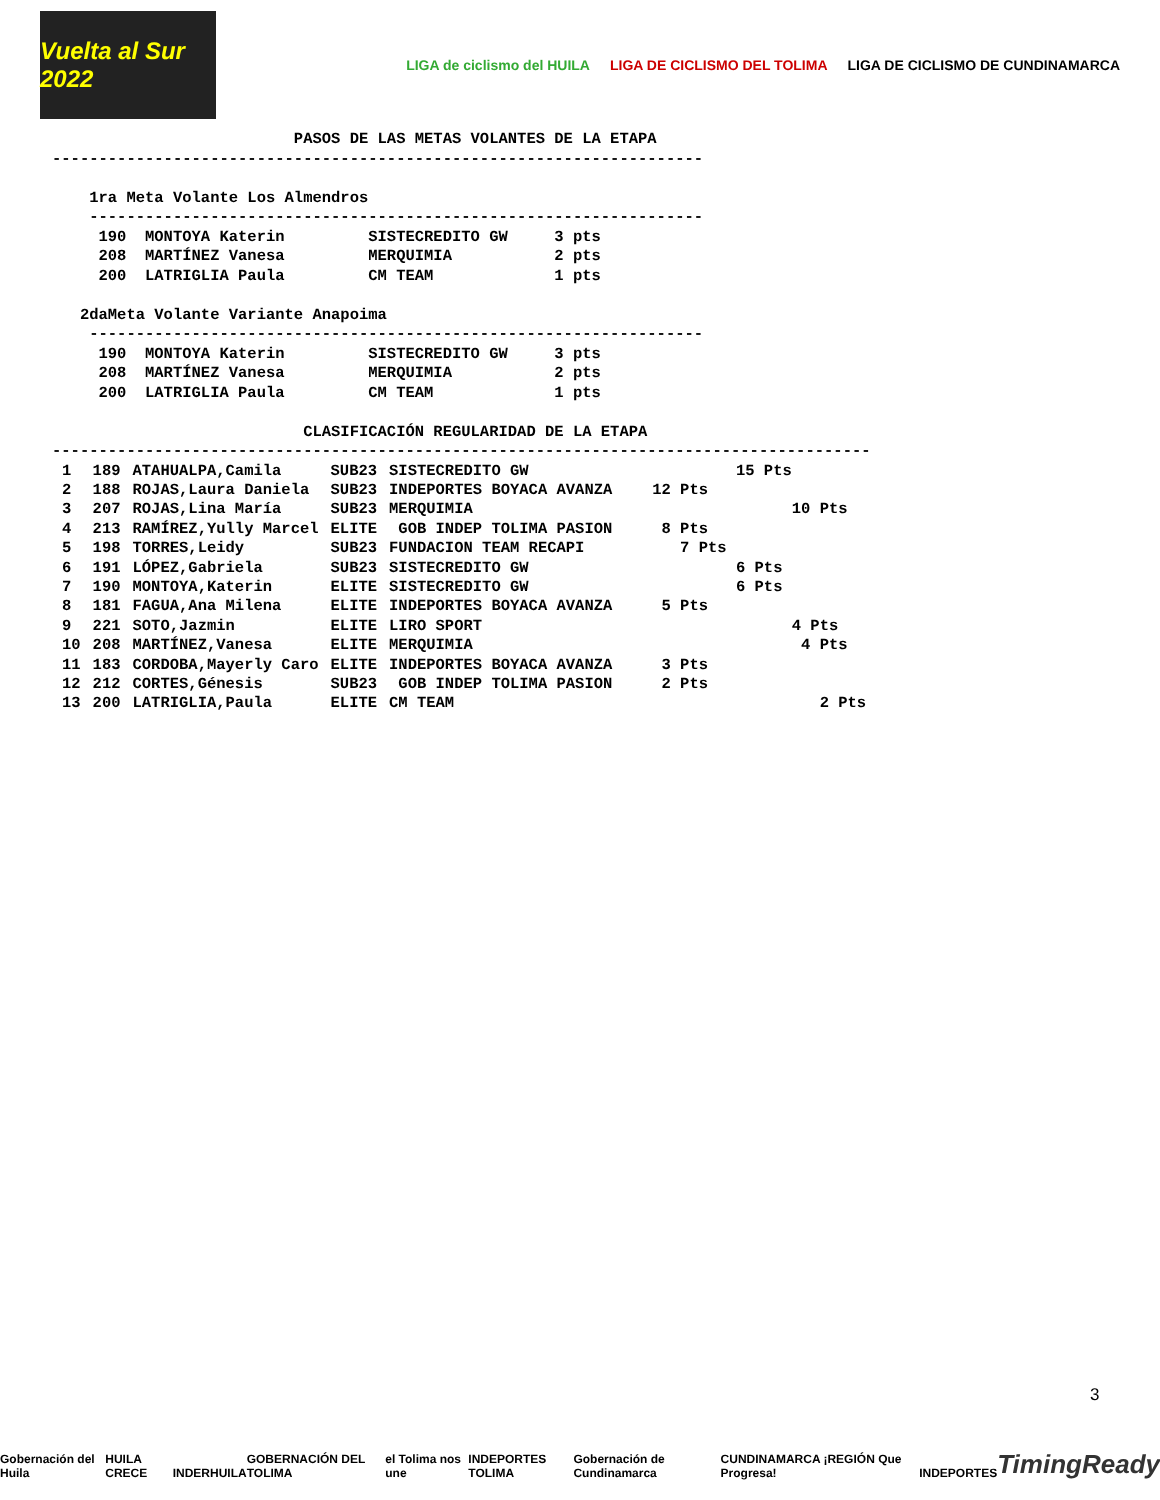Vuelta al Sur 2022
LIGA de ciclismo del HUILA LIGA DE CICLISMO DEL TOLIMA
LIGA DE CICLISMO DE CUNDINAMARCA
                          PASOS DE LAS METAS VOLANTES DE LA ETAPA
----------------------------------------------------------------------

    1ra Meta Volante Los Almendros
    ------------------------------------------------------------------
     190  MONTOYA Katerin         SISTECREDITO GW     3 pts
     208  MARTÍNEZ Vanesa         MERQUIMIA           2 pts
     200  LATRIGLIA Paula         CM TEAM             1 pts

   2daMeta Volante Variante Anapoima
    ------------------------------------------------------------------
     190  MONTOYA Katerin         SISTECREDITO GW     3 pts
     208  MARTÍNEZ Vanesa         MERQUIMIA           2 pts
     200  LATRIGLIA Paula         CM TEAM             1 pts

                           CLASIFICACIÓN REGULARIDAD DE LA ETAPA
----------------------------------------------------------------------------------------
| 1 | 189 | ATAHUALPA,Camila | SUB23 | SISTECREDITO GW | 15 Pts |
| 2 | 188 | ROJAS,Laura Daniela | SUB23 | INDEPORTES BOYACA AVANZA | 12 Pts |
| 3 | 207 | ROJAS,Lina María | SUB23 | MERQUIMIA | 10 Pts |
| 4 | 213 | RAMÍREZ,Yully Marcel | ELITE | GOB INDEP TOLIMA PASION | 8 Pts |
| 5 | 198 | TORRES,Leidy | SUB23 | FUNDACION TEAM RECAPI | 7 Pts |
| 6 | 191 | LÓPEZ,Gabriela | SUB23 | SISTECREDITO GW | 6 Pts |
| 7 | 190 | MONTOYA,Katerin | ELITE | SISTECREDITO GW | 6 Pts |
| 8 | 181 | FAGUA,Ana Milena | ELITE | INDEPORTES BOYACA AVANZA | 5 Pts |
| 9 | 221 | SOTO,Jazmin | ELITE | LIRO SPORT | 4 Pts |
| 10 | 208 | MARTÍNEZ,Vanesa | ELITE | MERQUIMIA | 4 Pts |
| 11 | 183 | CORDOBA,Mayerly Caro | ELITE | INDEPORTES BOYACA AVANZA | 3 Pts |
| 12 | 212 | CORTES,Génesis | SUB23 | GOB INDEP TOLIMA PASION | 2 Pts |
| 13 | 200 | LATRIGLIA,Paula | ELITE | CM TEAM | 2 Pts |
3
Gobernación del Huila HUILA CRECE INDERHUILA GOBERNACIÓN DEL TOLIMA el Tolima nos une INDEPORTES TOLIMA Gobernación de Cundinamarca CUNDINAMARCA ¡REGIÓN Que Progresa! INDEPORTES TimingReady